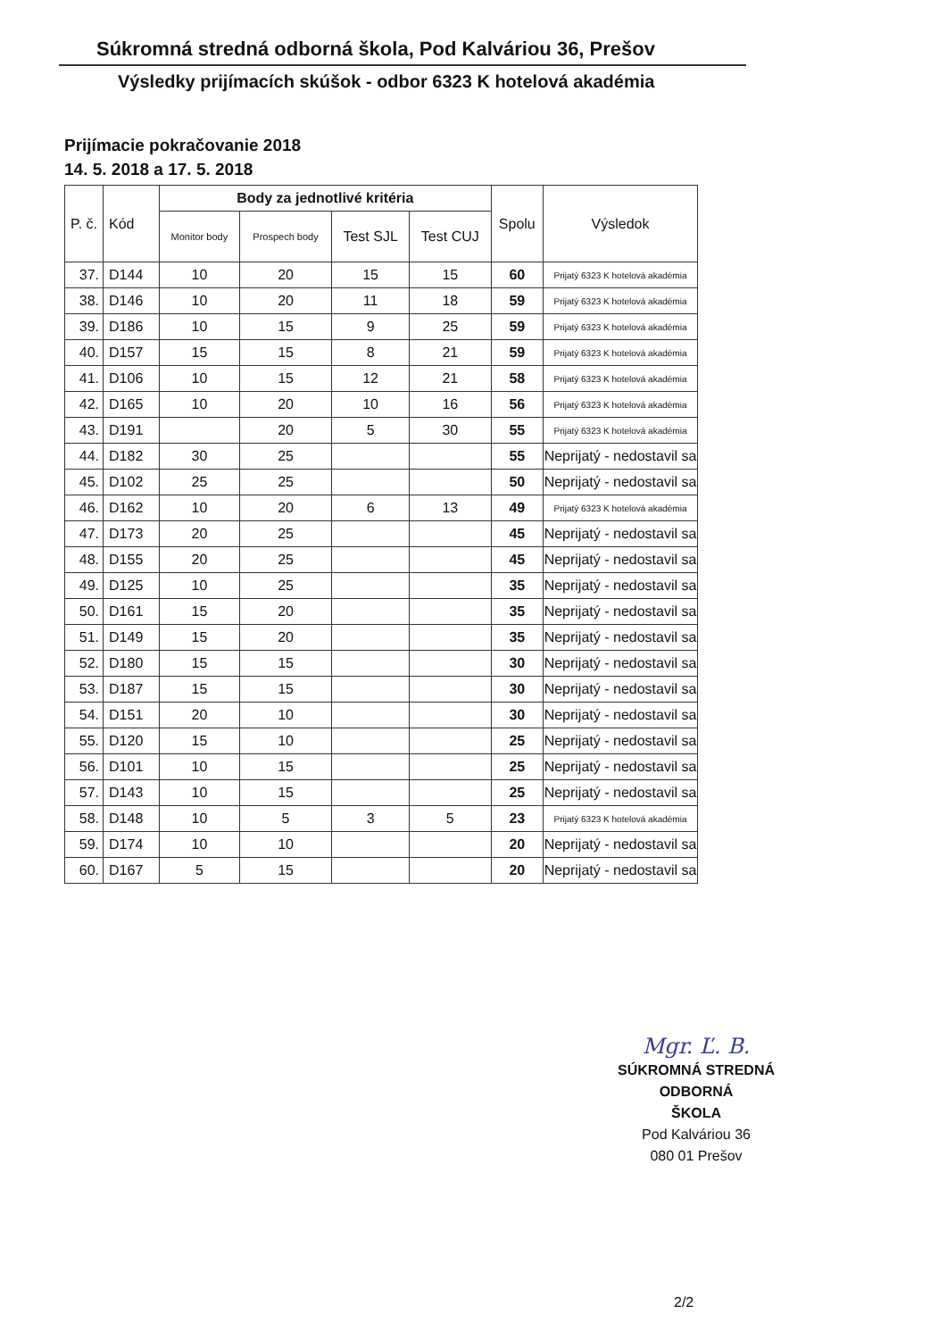Súkromná stredná odborná škola, Pod Kalváriou 36, Prešov
Výsledky prijímacích skúšok - odbor 6323 K hotelová akadémia
Prijímacie pokračovanie 2018
14. 5. 2018 a 17. 5. 2018
| P. č. | Kód | Body za jednotlivé kritéria | | | | Spolu | Výsledok |
| --- | --- | --- | --- | --- | --- | --- | --- |
| | | Monitor body | Prospech body | Test SJL | Test CUJ | | |
| 37. | D144 | 10 | 20 | 15 | 15 | 60 | Prijatý 6323 K hotelová akadémia |
| 38. | D146 | 10 | 20 | 11 | 18 | 59 | Prijatý 6323 K hotelová akadémia |
| 39. | D186 | 10 | 15 | 9 | 25 | 59 | Prijatý 6323 K hotelová akadémia |
| 40. | D157 | 15 | 15 | 8 | 21 | 59 | Prijatý 6323 K hotelová akadémia |
| 41. | D106 | 10 | 15 | 12 | 21 | 58 | Prijatý 6323 K hotelová akadémia |
| 42. | D165 | 10 | 20 | 10 | 16 | 56 | Prijatý 6323 K hotelová akadémia |
| 43. | D191 | | 20 | 5 | 30 | 55 | Prijatý 6323 K hotelová akadémia |
| 44. | D182 | 30 | 25 | | | 55 | Neprijatý - nedostavil sa |
| 45. | D102 | 25 | 25 | | | 50 | Neprijatý - nedostavil sa |
| 46. | D162 | 10 | 20 | 6 | 13 | 49 | Prijatý 6323 K hotelová akadémia |
| 47. | D173 | 20 | 25 | | | 45 | Neprijatý - nedostavil sa |
| 48. | D155 | 20 | 25 | | | 45 | Neprijatý - nedostavil sa |
| 49. | D125 | 10 | 25 | | | 35 | Neprijatý - nedostavil sa |
| 50. | D161 | 15 | 20 | | | 35 | Neprijatý - nedostavil sa |
| 51. | D149 | 15 | 20 | | | 35 | Neprijatý - nedostavil sa |
| 52. | D180 | 15 | 15 | | | 30 | Neprijatý - nedostavil sa |
| 53. | D187 | 15 | 15 | | | 30 | Neprijatý - nedostavil sa |
| 54. | D151 | 20 | 10 | | | 30 | Neprijatý - nedostavil sa |
| 55. | D120 | 15 | 10 | | | 25 | Neprijatý - nedostavil sa |
| 56. | D101 | 10 | 15 | | | 25 | Neprijatý - nedostavil sa |
| 57. | D143 | 10 | 15 | | | 25 | Neprijatý - nedostavil sa |
| 58. | D148 | 10 | 5 | 3 | 5 | 23 | Prijatý 6323 K hotelová akadémia |
| 59. | D174 | 10 | 10 | | | 20 | Neprijatý - nedostavil sa |
| 60. | D167 | 5 | 15 | | | 20 | Neprijatý - nedostavil sa |
Mgr. Ľ. B.
SÚKROMNÁ STREDNÁ ODBORNÁ
ŠKOLA
Pod Kalváriou 36
080 01 Prešov
2/2